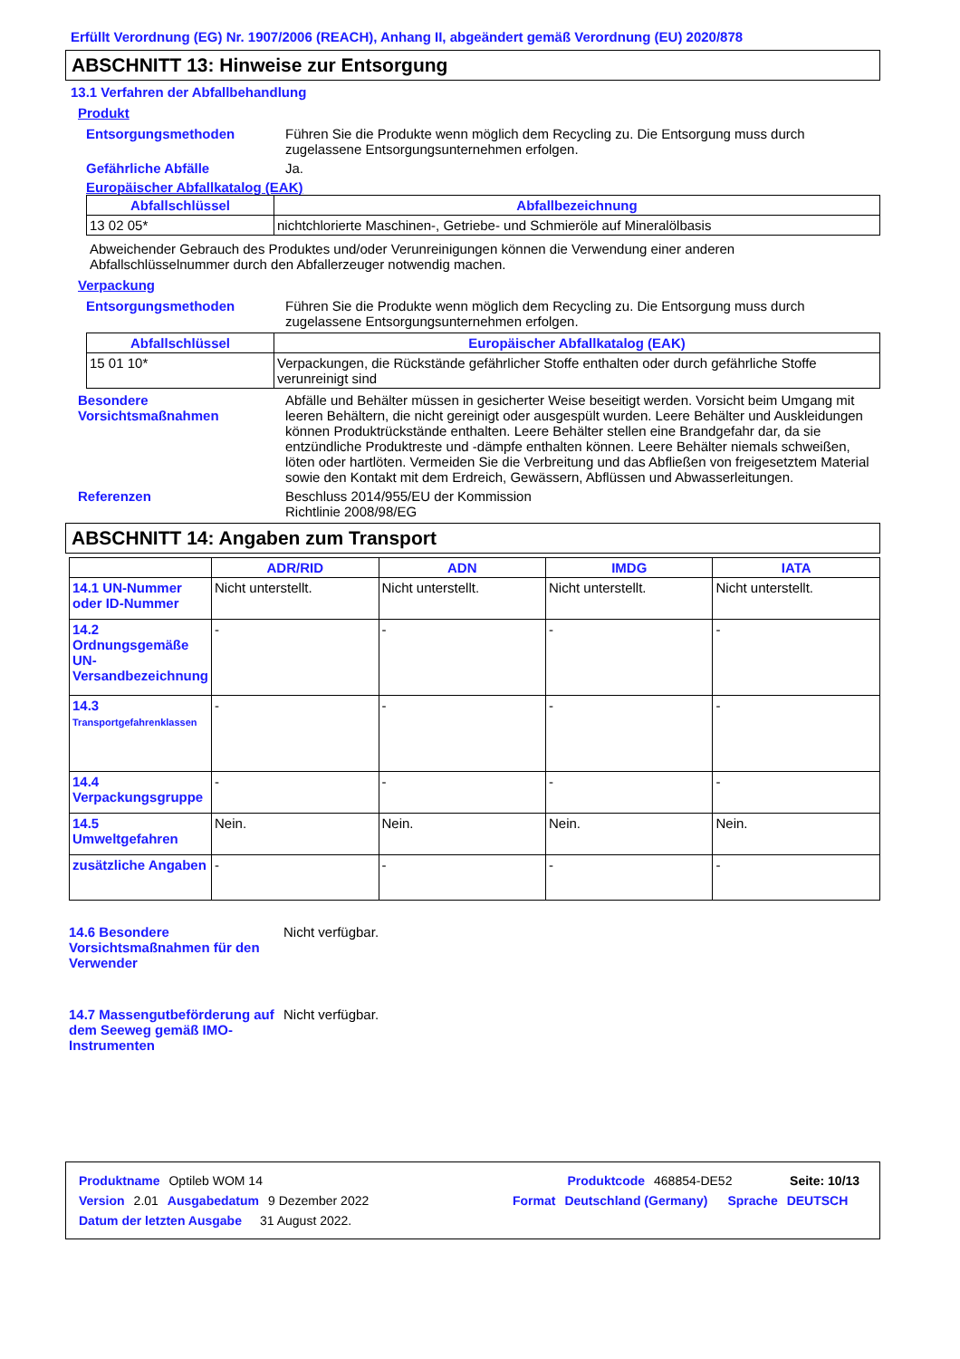Erfüllt Verordnung (EG) Nr. 1907/2006 (REACH), Anhang II, abgeändert gemäß Verordnung (EU) 2020/878
ABSCHNITT 13: Hinweise zur Entsorgung
13.1 Verfahren der Abfallbehandlung
Produkt
Entsorgungsmethoden Führen Sie die Produkte wenn möglich dem Recycling zu. Die Entsorgung muss durch zugelassene Entsorgungsunternehmen erfolgen.
Gefährliche Abfälle Ja.
Europäischer Abfallkatalog (EAK)
| Abfallschlüssel | Abfallbezeichnung |
| --- | --- |
| 13 02 05* | nichtchlorierte Maschinen-, Getriebe- und Schmieröle auf Mineralölbasis |
Abweichender Gebrauch des Produktes und/oder Verunreinigungen können die Verwendung einer anderen Abfallschlüsselnummer durch den Abfallerzeuger notwendig machen.
Verpackung
Entsorgungsmethoden Führen Sie die Produkte wenn möglich dem Recycling zu. Die Entsorgung muss durch zugelassene Entsorgungsunternehmen erfolgen.
| Abfallschlüssel | Europäischer Abfallkatalog (EAK) |
| --- | --- |
| 15 01 10* | Verpackungen, die Rückstände gefährlicher Stoffe enthalten oder durch gefährliche Stoffe verunreinigt sind |
Besondere Vorsichtsmaßnahmen
Abfälle und Behälter müssen in gesicherter Weise beseitigt werden. Vorsicht beim Umgang mit leeren Behältern, die nicht gereinigt oder ausgespült wurden. Leere Behälter und Auskleidungen können Produktrückstände enthalten. Leere Behälter stellen eine Brandgefahr dar, da sie entzündliche Produktreste und -dämpfe enthalten können. Leere Behälter niemals schweißen, löten oder hartlöten. Vermeiden Sie die Verbreitung und das Abfließen von freigesetztem Material sowie den Kontakt mit dem Erdreich, Gewässern, Abflüssen und Abwasserleitungen.
Referenzen Beschluss 2014/955/EU der Kommission
Richtlinie 2008/98/EG
ABSCHNITT 14: Angaben zum Transport
| | ADR/RID | ADN | IMDG | IATA |
| --- | --- | --- | --- | --- |
| 14.1 UN-Nummer oder ID-Nummer | Nicht unterstellt. | Nicht unterstellt. | Nicht unterstellt. | Nicht unterstellt. |
| 14.2 Ordnungsgemäße UN-Versandbezeichnung | - | - | - | - |
| 14.3 Transportgefahrenklassen | - | - | - | - |
| 14.4 Verpackungsgruppe | - | - | - | - |
| 14.5 Umweltgefahren | Nein. | Nein. | Nein. | Nein. |
| zusätzliche Angaben | - | - | - | - |
14.6 Besondere Vorsichtsmaßnahmen für den Verwender
Nicht verfügbar.
14.7 Massengutbeförderung auf dem Seeweg gemäß IMO-Instrumenten
Nicht verfügbar.
Produktname Optileb WOM 14 Produktcode 468854-DE52 Seite: 10/13
Version 2.01 Ausgabedatum 9 Dezember 2022 Format Deutschland (Germany) Sprache DEUTSCH
Datum der letzten Ausgabe 31 August 2022.